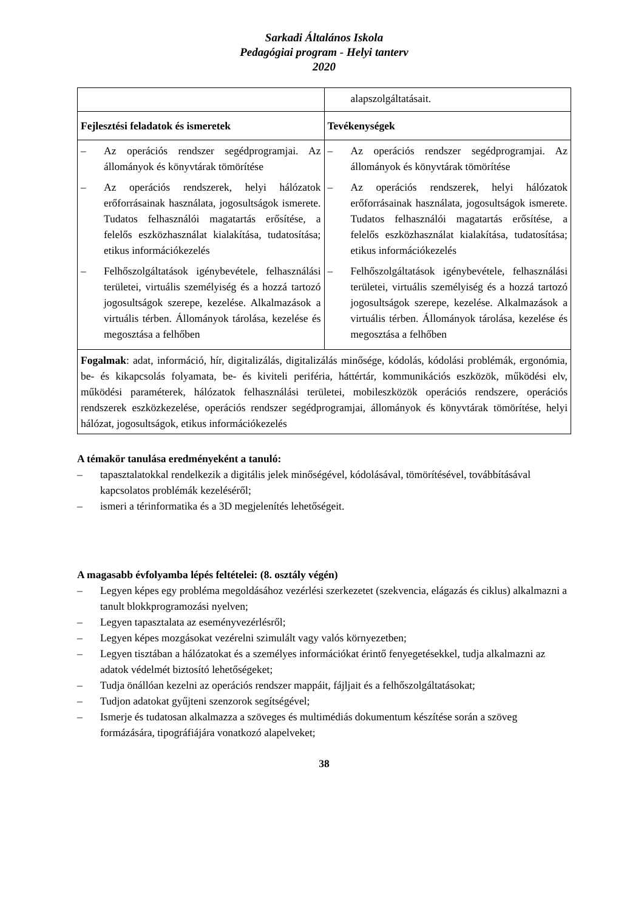Sarkadi Általános Iskola
Pedagógiai program - Helyi tanterv
2020
| | alapszolgáltatásait. |
| Fejlesztési feladatok és ismeretek | Tevékenységek |
| – Az operációs rendszer segédprogramjai. Az állományok és könyvtárak tömörítése – Az operációs rendszerek, helyi hálózatok erőforrásainak használata, jogosultságok ismerete. Tudatos felhasználói magatartás erősítése, a felelős eszközhasználat kialakítása, tudatosítása; etikus információkezelés – Felhőszolgáltatások igénybevétele, felhasználási területei, virtuális személyiség és a hozzá tartozó jogosultságok szerepe, kezelése. Alkalmazások a virtuális térben. Állományok tárolása, kezelése és megosztása a felhőben | – Az operációs rendszer segédprogramjai. Az állományok és könyvtárak tömörítése – Az operációs rendszerek, helyi hálózatok erőforrásainak használata, jogosultságok ismerete. Tudatos felhasználói magatartás erősítése, a felelős eszközhasználat kialakítása, tudatosítása; etikus információkezelés – Felhőszolgáltatások igénybevétele, felhasználási területei, virtuális személyiség és a hozzá tartozó jogosultságok szerepe, kezelése. Alkalmazások a virtuális térben. Állományok tárolása, kezelése és megosztása a felhőben |
| Fogalmak : adat, információ, hír, digitalizálás, digitalizálás minősége, kódolás, kódolási problémák, ergonómia, be- és kikapcsolás folyamata, be- és kiviteli periféria, háttértár, kommunikációs eszközök, működési elv, működési paraméterek, hálózatok felhasználási területei, mobileszközök operációs rendszere, operációs rendszerek eszközkezelése, operációs rendszer segédprogramjai, állományok és könyvtárak tömörítése, helyi hálózat, jogosultságok, etikus információkezelés | |
A témakör tanulása eredményeként a tanuló:
– tapasztalatokkal rendelkezik a digitális jelek minőségével, kódolásával, tömörítésével, továbbításával kapcsolatos problémák kezeléséről;
– ismeri a térinformatika és a 3D megjelenítés lehetőségeit.
A magasabb évfolyamba lépés feltételei: (8. osztály végén)
– Legyen képes egy probléma megoldásához vezérlési szerkezetet (szekvencia, elágazás és ciklus) alkalmazni a tanult blokkprogramozási nyelven;
– Legyen tapasztalata az eseményvezérlésről;
– Legyen képes mozgásokat vezérelni szimulált vagy valós környezetben;
– Legyen tisztában a hálózatokat és a személyes információkat érintő fenyegetésekkel, tudja alkalmazni az adatok védelmét biztosító lehetőségeket;
– Tudja önállóan kezelni az operációs rendszer mappáit, fájljait és a felhőszolgáltatásokat;
– Tudjon adatokat gyűjteni szenzorok segítségével;
– Ismerje és tudatosan alkalmazza a szöveges és multimédiás dokumentum készítése során a szöveg formázására, tipográfiájára vonatkozó alapelveket;
38